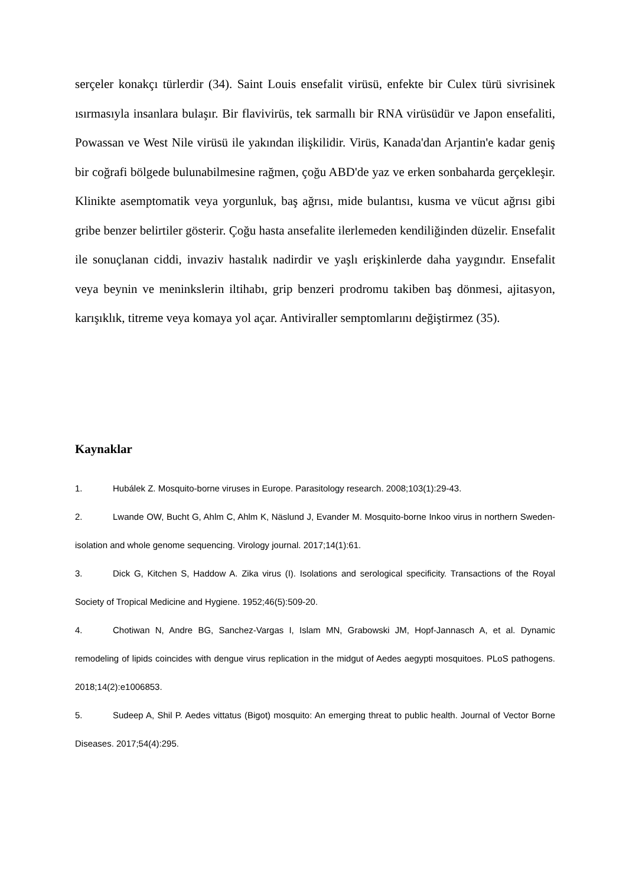serçeler konakçı türlerdir (34). Saint Louis ensefalit virüsü, enfekte bir Culex türü sivrisinek ısırmasıyla insanlara bulaşır. Bir flavivirüs, tek sarmallı bir RNA virüsüdür ve Japon ensefaliti, Powassan ve West Nile virüsü ile yakından ilişkilidir. Virüs, Kanada'dan Arjantin'e kadar geniş bir coğrafi bölgede bulunabilmesine rağmen, çoğu ABD'de yaz ve erken sonbaharda gerçekleşir. Klinikte asemptomatik veya yorgunluk, baş ağrısı, mide bulantısı, kusma ve vücut ağrısı gibi gribe benzer belirtiler gösterir. Çoğu hasta ansefalite ilerlemeden kendiliğinden düzelir. Ensefalit ile sonuçlanan ciddi, invaziv hastalık nadirdir ve yaşlı erişkinlerde daha yaygındır. Ensefalit veya beynin ve meninkslerin iltihabı, grip benzeri prodromu takiben baş dönmesi, ajitasyon, karışıklık, titreme veya komaya yol açar. Antiviraller semptomlarını değiştirmez (35).
Kaynaklar
1. Hubálek Z. Mosquito-borne viruses in Europe. Parasitology research. 2008;103(1):29-43.
2. Lwande OW, Bucht G, Ahlm C, Ahlm K, Näslund J, Evander M. Mosquito-borne Inkoo virus in northern Sweden-isolation and whole genome sequencing. Virology journal. 2017;14(1):61.
3. Dick G, Kitchen S, Haddow A. Zika virus (I). Isolations and serological specificity. Transactions of the Royal Society of Tropical Medicine and Hygiene. 1952;46(5):509-20.
4. Chotiwan N, Andre BG, Sanchez-Vargas I, Islam MN, Grabowski JM, Hopf-Jannasch A, et al. Dynamic remodeling of lipids coincides with dengue virus replication in the midgut of Aedes aegypti mosquitoes. PLoS pathogens. 2018;14(2):e1006853.
5. Sudeep A, Shil P. Aedes vittatus (Bigot) mosquito: An emerging threat to public health. Journal of Vector Borne Diseases. 2017;54(4):295.